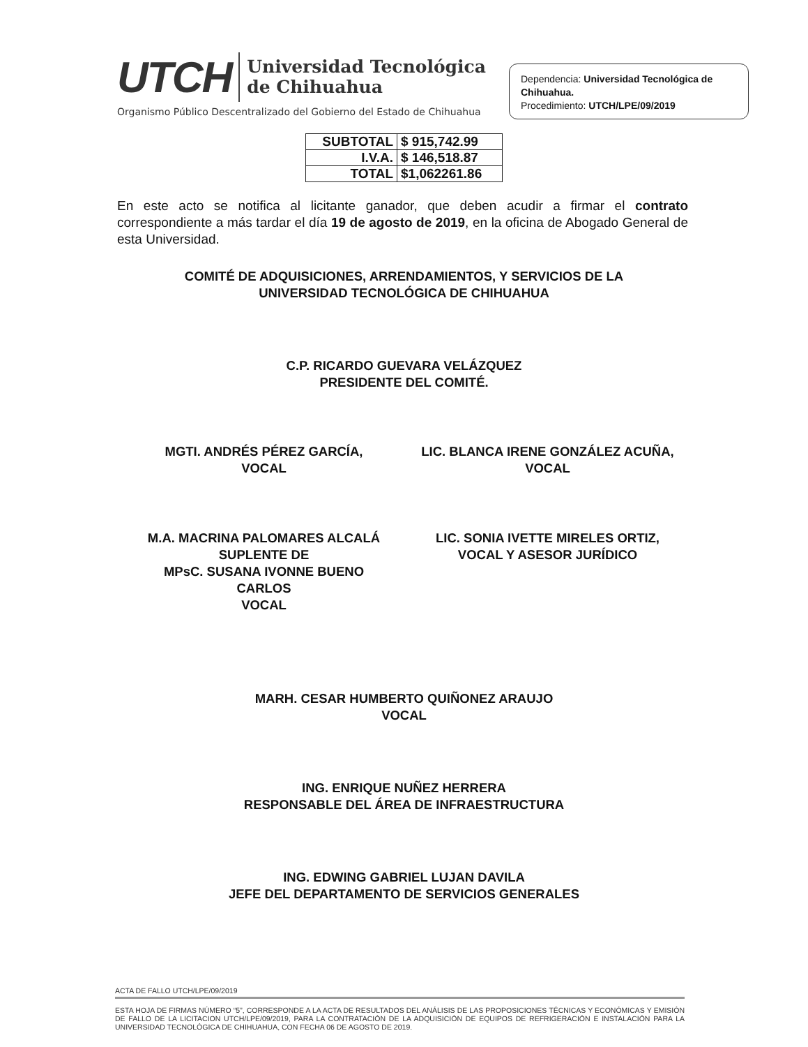UTCH Universidad Tecnológica
de Chihuahua
Organismo Público Descentralizado del Gobierno del Estado de Chihuahua
Dependencia: Universidad Tecnológica de Chihuahua.
Procedimiento: UTCH/LPE/09/2019
| SUBTOTAL | $ 915,742.99 |
| I.V.A. | $ 146,518.87 |
| TOTAL | $1,062261.86 |
En este acto se notifica al licitante ganador, que deben acudir a firmar el contrato correspondiente a más tardar el día 19 de agosto de 2019, en la oficina de Abogado General de esta Universidad.
COMITÉ DE ADQUISICIONES, ARRENDAMIENTOS, Y SERVICIOS DE LA
UNIVERSIDAD TECNOLÓGICA DE CHIHUAHUA
C.P. RICARDO GUEVARA VELÁZQUEZ
PRESIDENTE DEL COMITÉ.
MGTI. ANDRÉS PÉREZ GARCÍA,
VOCAL
LIC. BLANCA IRENE GONZÁLEZ ACUÑA,
VOCAL
M.A. MACRINA PALOMARES ALCALÁ
SUPLENTE DE
MPsC. SUSANA IVONNE BUENO
CARLOS
VOCAL
LIC. SONIA IVETTE MIRELES ORTIZ,
VOCAL Y ASESOR JURÍDICO
MARH. CESAR HUMBERTO QUIÑONEZ ARAUJO
VOCAL
ING. ENRIQUE NUÑEZ HERRERA
RESPONSABLE DEL ÁREA DE INFRAESTRUCTURA
ING. EDWING GABRIEL LUJAN DAVILA
JEFE DEL DEPARTAMENTO DE SERVICIOS GENERALES
ACTA DE FALLO UTCH/LPE/09/2019
ESTA HOJA DE FIRMAS NÚMERO “5”, CORRESPONDE A LA ACTA DE RESULTADOS DEL ANÁLISIS DE LAS PROPOSICIONES TÉCNICAS Y ECONÓMICAS Y EMISIÓN DE FALLO DE LA LICITACION UTCH/LPE/09/2019, PARA LA CONTRATACIÓN DE LA ADQUISICIÓN DE EQUIPOS DE REFRIGERACIÓN E INSTALACIÓN PARA LA UNIVERSIDAD TECNOLÓGICA DE CHIHUAHUA, CON FECHA 06 DE AGOSTO DE 2019.